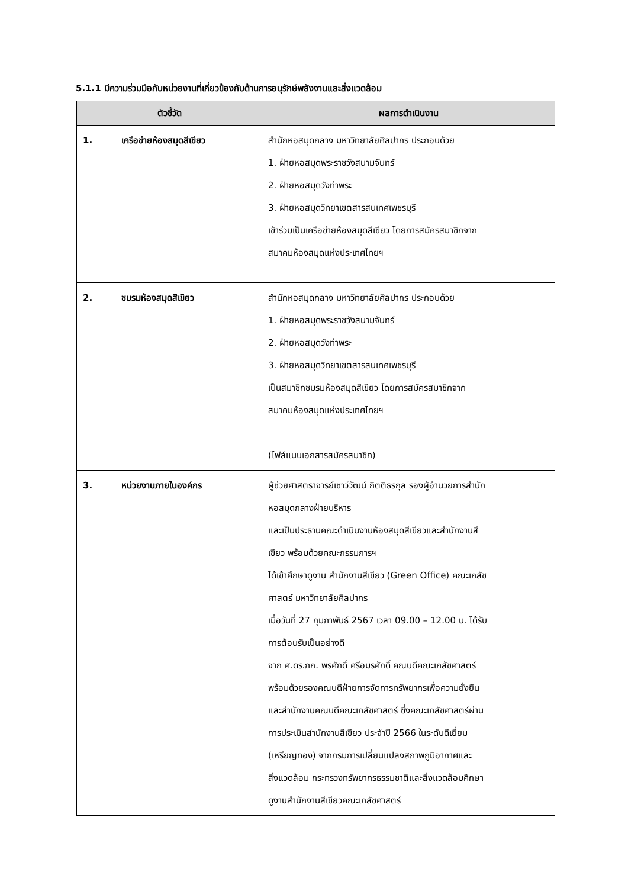5.1.1 มีความร่วมมือกับหน่วยงานที่เกี่ยวข้องกับด้านการอนุรักษ์พลังงานและสิ่งแวดล้อม
| ตัวชี้วัด | ผลการดำเนินงาน |
| --- | --- |
| 1. เครือข่ายห้องสมุดสีเขียว | สำนักหอสมุดกลาง มหาวิทยาลัยศิลปากร ประกอบด้วย 1. ฝ่ายหอสมุดพระราชวังสนามจันทร์ 2. ฝ่ายหอสมุดวังท่าพระ 3. ฝ่ายหอสมุดวิทยาเขตสารสนเทศเพชรบุรี เข้าร่วมเป็นเครือข่ายห้องสมุดสีเขียว โดยการสมัครสมาชิกจาก สมาคมห้องสมุดแห่งประเทศไทยฯ |
| 2. ชมรมห้องสมุดสีเขียว | สำนักหอสมุดกลาง มหาวิทยาลัยศิลปากร ประกอบด้วย 1. ฝ่ายหอสมุดพระราชวังสนามจันทร์ 2. ฝ่ายหอสมุดวังท่าพระ 3. ฝ่ายหอสมุดวิทยาเขตสารสนเทศเพชรบุรี เป็นสมาชิกชมรมห้องสมุดสีเขียว โดยการสมัครสมาชิกจาก สมาคมห้องสมุดแห่งประเทศไทยฯ (ไฟล์แนบเอกสารสมัครสมาชิก) |
| 3. หน่วยงานภายในองค์กร | ผู้ช่วยศาสตราจารย์เชาว์วัฒน์ กิตติธรกุล รองผู้อำนวยการสำนัก หอสมุดกลางฝ่ายบริหาร และเป็นประธานคณะดำเนินงานห้องสมุดสีเขียวและสำนักงานสี เขียว พร้อมด้วยคณะกรรมการฯ ได้เข้าศึกษาดูงาน สำนักงานสีเขียว (Green Office) คณะเภสัช ศาสตร์ มหาวิทยาลัยศิลปากร เมื่อวันที่ 27 กุมภาพันธ์ 2567 เวลา 09.00 – 12.00 น. ได้รับ การต้อนรับเป็นอย่างดี จาก ศ.ดร.ภก. พรศักดิ์ ศรีอมรศักดิ์ คณบดีคณะเภสัชศาสตร์ พร้อมด้วยรองคณบดีฝ่ายการจัดการทรัพยากรเพื่อความยั่งยืน และสำนักงานคณบดีคณะเภสัชศาสตร์ ซึ่งคณะเภสัชศาสตร์ผ่าน การประเมินสำนักงานสีเขียว ประจำปี 2566 ในระดับดีเยี่ยม (เหรียญทอง) จากกรมการเปลี่ยนแปลงสภาพภูมิอากาศและ สิ่งแวดล้อม กระทรวงทรัพยากรธรรมชาติและสิ่งแวดล้อมศึกษา ดูงานสำนักงานสีเขียวคณะเภสัชศาสตร์ |